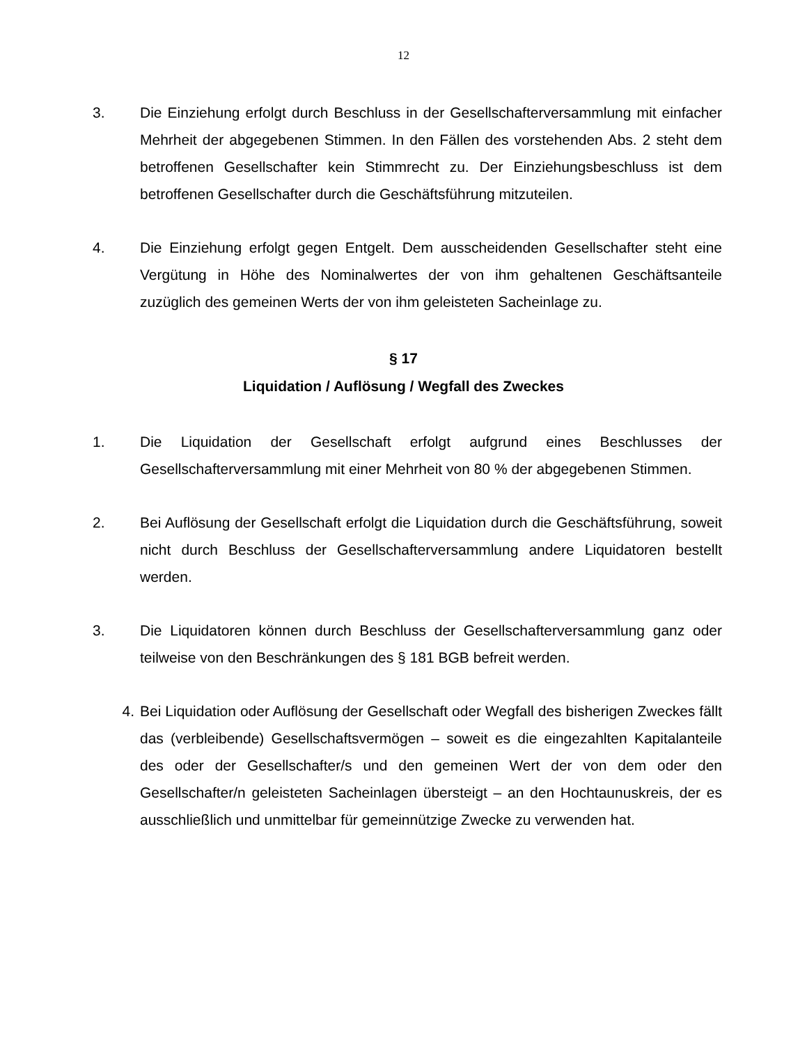12
3. Die Einziehung erfolgt durch Beschluss in der Gesellschafterversammlung mit einfacher Mehrheit der abgegebenen Stimmen. In den Fällen des vorstehenden Abs. 2 steht dem betroffenen Gesellschafter kein Stimmrecht zu. Der Einziehungsbeschluss ist dem betroffenen Gesellschafter durch die Geschäftsführung mitzuteilen.
4. Die Einziehung erfolgt gegen Entgelt. Dem ausscheidenden Gesellschafter steht eine Vergütung in Höhe des Nominalwertes der von ihm gehaltenen Geschäftsanteile zuzüglich des gemeinen Werts der von ihm geleisteten Sacheinlage zu.
§ 17
Liquidation / Auflösung / Wegfall des Zweckes
1. Die Liquidation der Gesellschaft erfolgt aufgrund eines Beschlusses der Gesellschafterversammlung mit einer Mehrheit von 80 % der abgegebenen Stimmen.
2. Bei Auflösung der Gesellschaft erfolgt die Liquidation durch die Geschäftsführung, soweit nicht durch Beschluss der Gesellschafterversammlung andere Liquidatoren bestellt werden.
3. Die Liquidatoren können durch Beschluss der Gesellschafterversammlung ganz oder teilweise von den Beschränkungen des § 181 BGB befreit werden.
4. Bei Liquidation oder Auflösung der Gesellschaft oder Wegfall des bisherigen Zweckes fällt das (verbleibende) Gesellschaftsvermögen – soweit es die eingezahlten Kapitalanteile des oder der Gesellschafter/s und den gemeinen Wert der von dem oder den Gesellschafter/n geleisteten Sacheinlagen übersteigt – an den Hochtaunuskreis, der es ausschließlich und unmittelbar für gemeinnützige Zwecke zu verwenden hat.